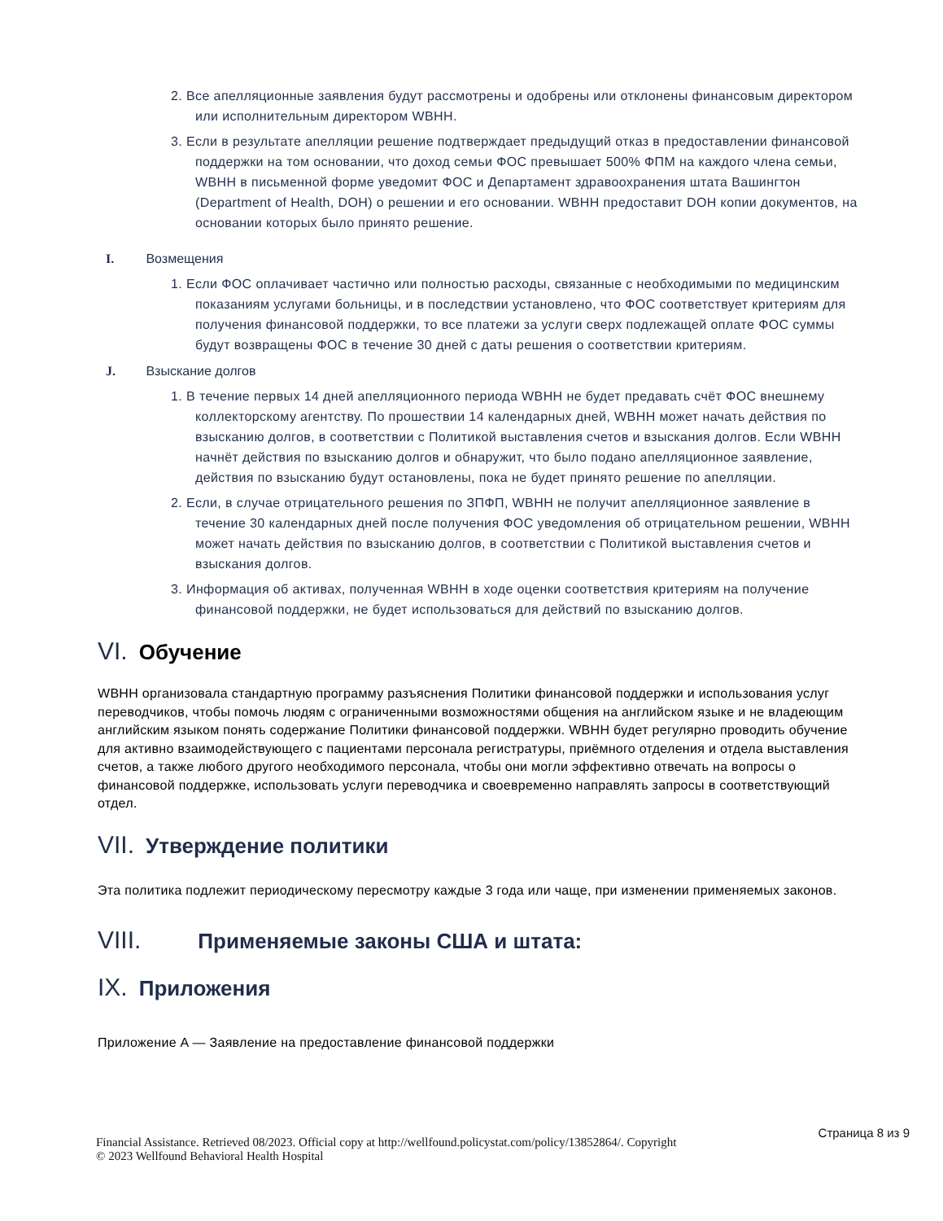2. Все апелляционные заявления будут рассмотрены и одобрены или отклонены финансовым директором или исполнительным директором WBHH.
3. Если в результате апелляции решение подтверждает предыдущий отказ в предоставлении финансовой поддержки на том основании, что доход семьи ФОС превышает 500% ФПМ на каждого члена семьи, WBHH в письменной форме уведомит ФОС и Департамент здравоохранения штата Вашингтон (Department of Health, DOH) о решении и его основании. WBHH предоставит DOH копии документов, на основании которых было принято решение.
I. Возмещения
1. Если ФОС оплачивает частично или полностью расходы, связанные с необходимыми по медицинским показаниям услугами больницы, и в последствии установлено, что ФОС соответствует критериям для получения финансовой поддержки, то все платежи за услуги сверх подлежащей оплате ФОС суммы будут возвращены ФОС в течение 30 дней с даты решения о соответствии критериям.
J. Взыскание долгов
1. В течение первых 14 дней апелляционного периода WBHH не будет предавать счёт ФОС внешнему коллекторскому агентству. По прошествии 14 календарных дней, WBHH может начать действия по взысканию долгов, в соответствии с Политикой выставления счетов и взыскания долгов. Если WBHH начнёт действия по взысканию долгов и обнаружит, что было подано апелляционное заявление, действия по взысканию будут остановлены, пока не будет принято решение по апелляции.
2. Если, в случае отрицательного решения по ЗПФП, WBHH не получит апелляционное заявление в течение 30 календарных дней после получения ФОС уведомления об отрицательном решении, WBHH может начать действия по взысканию долгов, в соответствии с Политикой выставления счетов и взыскания долгов.
3. Информация об активах, полученная WBHH в ходе оценки соответствия критериям на получение финансовой поддержки, не будет использоваться для действий по взысканию долгов.
VI. Обучение
WBHH организовала стандартную программу разъяснения Политики финансовой поддержки и использования услуг переводчиков, чтобы помочь людям с ограниченными возможностями общения на английском языке и не владеющим английским языком понять содержание Политики финансовой поддержки. WBHH будет регулярно проводить обучение для активно взаимодействующего с пациентами персонала регистратуры, приёмного отделения и отдела выставления счетов, а также любого другого необходимого персонала, чтобы они могли эффективно отвечать на вопросы о финансовой поддержке, использовать услуги переводчика и своевременно направлять запросы в соответствующий отдел.
VII. Утверждение политики
Эта политика подлежит периодическому пересмотру каждые 3 года или чаще, при изменении применяемых законов.
VIII. Применяемые законы США и штата:
IX. Приложения
Приложение A — Заявление на предоставление финансовой поддержки
Страница 8 из 9 Financial Assistance. Retrieved 08/2023. Official copy at http://wellfound.policystat.com/policy/13852864/. Copyright
© 2023 Wellfound Behavioral Health Hospital